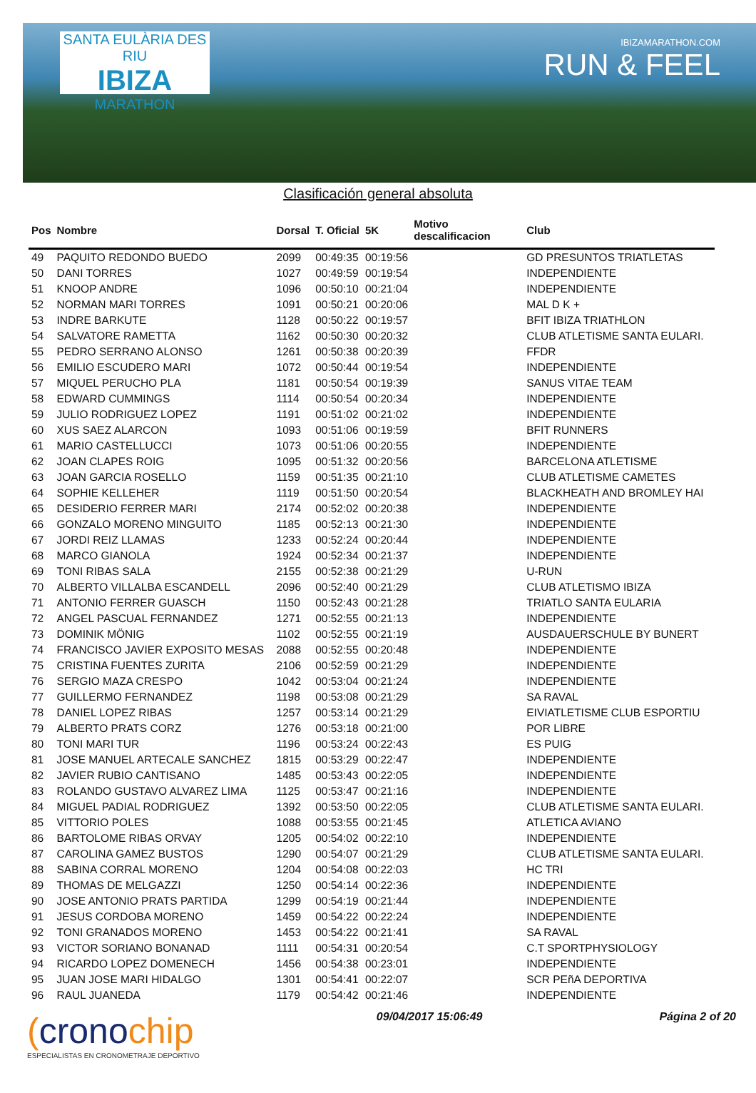SANTA EULÀRIA DES RIU
IBIZA
MARATHON
IBIZAMARATHON.COM
RUN & FEEL
Clasificación general absoluta
| Pos | Nombre | Dorsal | T. Oficial | 5K | Motivo descalificacion | Club |
| --- | --- | --- | --- | --- | --- | --- |
| 49 | PAQUITO REDONDO BUEDO | 2099 | 00:49:35 | 00:19:56 | | GD PRESUNTOS TRIATLETAS |
| 50 | DANI TORRES | 1027 | 00:49:59 | 00:19:54 | | INDEPENDIENTE |
| 51 | KNOOP ANDRE | 1096 | 00:50:10 | 00:21:04 | | INDEPENDIENTE |
| 52 | NORMAN MARI TORRES | 1091 | 00:50:21 | 00:20:06 | | MAL D K + |
| 53 | INDRE BARKUTE | 1128 | 00:50:22 | 00:19:57 | | BFIT IBIZA TRIATHLON |
| 54 | SALVATORE RAMETTA | 1162 | 00:50:30 | 00:20:32 | | CLUB ATLETISME SANTA EULARI. |
| 55 | PEDRO SERRANO ALONSO | 1261 | 00:50:38 | 00:20:39 | | FFDR |
| 56 | EMILIO ESCUDERO MARI | 1072 | 00:50:44 | 00:19:54 | | INDEPENDIENTE |
| 57 | MIQUEL PERUCHO PLA | 1181 | 00:50:54 | 00:19:39 | | SANUS VITAE TEAM |
| 58 | EDWARD CUMMINGS | 1114 | 00:50:54 | 00:20:34 | | INDEPENDIENTE |
| 59 | JULIO RODRIGUEZ LOPEZ | 1191 | 00:51:02 | 00:21:02 | | INDEPENDIENTE |
| 60 | XUS SAEZ ALARCON | 1093 | 00:51:06 | 00:19:59 | | BFIT RUNNERS |
| 61 | MARIO CASTELLUCCI | 1073 | 00:51:06 | 00:20:55 | | INDEPENDIENTE |
| 62 | JOAN CLAPES ROIG | 1095 | 00:51:32 | 00:20:56 | | BARCELONA ATLETISME |
| 63 | JOAN GARCIA ROSELLO | 1159 | 00:51:35 | 00:21:10 | | CLUB ATLETISME CAMETES |
| 64 | SOPHIE KELLEHER | 1119 | 00:51:50 | 00:20:54 | | BLACKHEATH AND BROMLEY HAI |
| 65 | DESIDERIO FERRER MARI | 2174 | 00:52:02 | 00:20:38 | | INDEPENDIENTE |
| 66 | GONZALO MORENO MINGUITO | 1185 | 00:52:13 | 00:21:30 | | INDEPENDIENTE |
| 67 | JORDI REIZ LLAMAS | 1233 | 00:52:24 | 00:20:44 | | INDEPENDIENTE |
| 68 | MARCO GIANOLA | 1924 | 00:52:34 | 00:21:37 | | INDEPENDIENTE |
| 69 | TONI RIBAS SALA | 2155 | 00:52:38 | 00:21:29 | | U-RUN |
| 70 | ALBERTO VILLALBA ESCANDELL | 2096 | 00:52:40 | 00:21:29 | | CLUB ATLETISMO IBIZA |
| 71 | ANTONIO FERRER GUASCH | 1150 | 00:52:43 | 00:21:28 | | TRIATLO SANTA EULARIA |
| 72 | ANGEL PASCUAL FERNANDEZ | 1271 | 00:52:55 | 00:21:13 | | INDEPENDIENTE |
| 73 | DOMINIK MÖNIG | 1102 | 00:52:55 | 00:21:19 | | AUSDAUERSCHULE BY BUNERT |
| 74 | FRANCISCO JAVIER EXPOSITO MESAS | 2088 | 00:52:55 | 00:20:48 | | INDEPENDIENTE |
| 75 | CRISTINA FUENTES ZURITA | 2106 | 00:52:59 | 00:21:29 | | INDEPENDIENTE |
| 76 | SERGIO MAZA CRESPO | 1042 | 00:53:04 | 00:21:24 | | INDEPENDIENTE |
| 77 | GUILLERMO FERNANDEZ | 1198 | 00:53:08 | 00:21:29 | | SA RAVAL |
| 78 | DANIEL LOPEZ RIBAS | 1257 | 00:53:14 | 00:21:29 | | EIVIATLETISME CLUB ESPORTIU |
| 79 | ALBERTO PRATS CORZ | 1276 | 00:53:18 | 00:21:00 | | POR LIBRE |
| 80 | TONI MARI TUR | 1196 | 00:53:24 | 00:22:43 | | ES PUIG |
| 81 | JOSE MANUEL ARTECALE SANCHEZ | 1815 | 00:53:29 | 00:22:47 | | INDEPENDIENTE |
| 82 | JAVIER RUBIO CANTISANO | 1485 | 00:53:43 | 00:22:05 | | INDEPENDIENTE |
| 83 | ROLANDO GUSTAVO ALVAREZ LIMA | 1125 | 00:53:47 | 00:21:16 | | INDEPENDIENTE |
| 84 | MIGUEL PADIAL RODRIGUEZ | 1392 | 00:53:50 | 00:22:05 | | CLUB ATLETISME SANTA EULARI. |
| 85 | VITTORIO POLES | 1088 | 00:53:55 | 00:21:45 | | ATLETICA AVIANO |
| 86 | BARTOLOME RIBAS ORVAY | 1205 | 00:54:02 | 00:22:10 | | INDEPENDIENTE |
| 87 | CAROLINA GAMEZ BUSTOS | 1290 | 00:54:07 | 00:21:29 | | CLUB ATLETISME SANTA EULARI. |
| 88 | SABINA CORRAL MORENO | 1204 | 00:54:08 | 00:22:03 | | HC TRI |
| 89 | THOMAS DE MELGAZZI | 1250 | 00:54:14 | 00:22:36 | | INDEPENDIENTE |
| 90 | JOSE ANTONIO PRATS PARTIDA | 1299 | 00:54:19 | 00:21:44 | | INDEPENDIENTE |
| 91 | JESUS CORDOBA MORENO | 1459 | 00:54:22 | 00:22:24 | | INDEPENDIENTE |
| 92 | TONI GRANADOS MORENO | 1453 | 00:54:22 | 00:21:41 | | SA RAVAL |
| 93 | VICTOR SORIANO BONANAD | 1111 | 00:54:31 | 00:20:54 | | C.T SPORTPHYSIOLOGY |
| 94 | RICARDO LOPEZ DOMENECH | 1456 | 00:54:38 | 00:23:01 | | INDEPENDIENTE |
| 95 | JUAN JOSE MARI HIDALGO | 1301 | 00:54:41 | 00:22:07 | | SCR PEñA DEPORTIVA |
| 96 | RAUL JUANEDA | 1179 | 00:54:42 | 00:21:46 | | INDEPENDIENTE |
(cronochip
ESPECIALISTAS EN CRONOMETRAJE DEPORTIVO
09/04/2017 15:06:49 Página 2 of 20